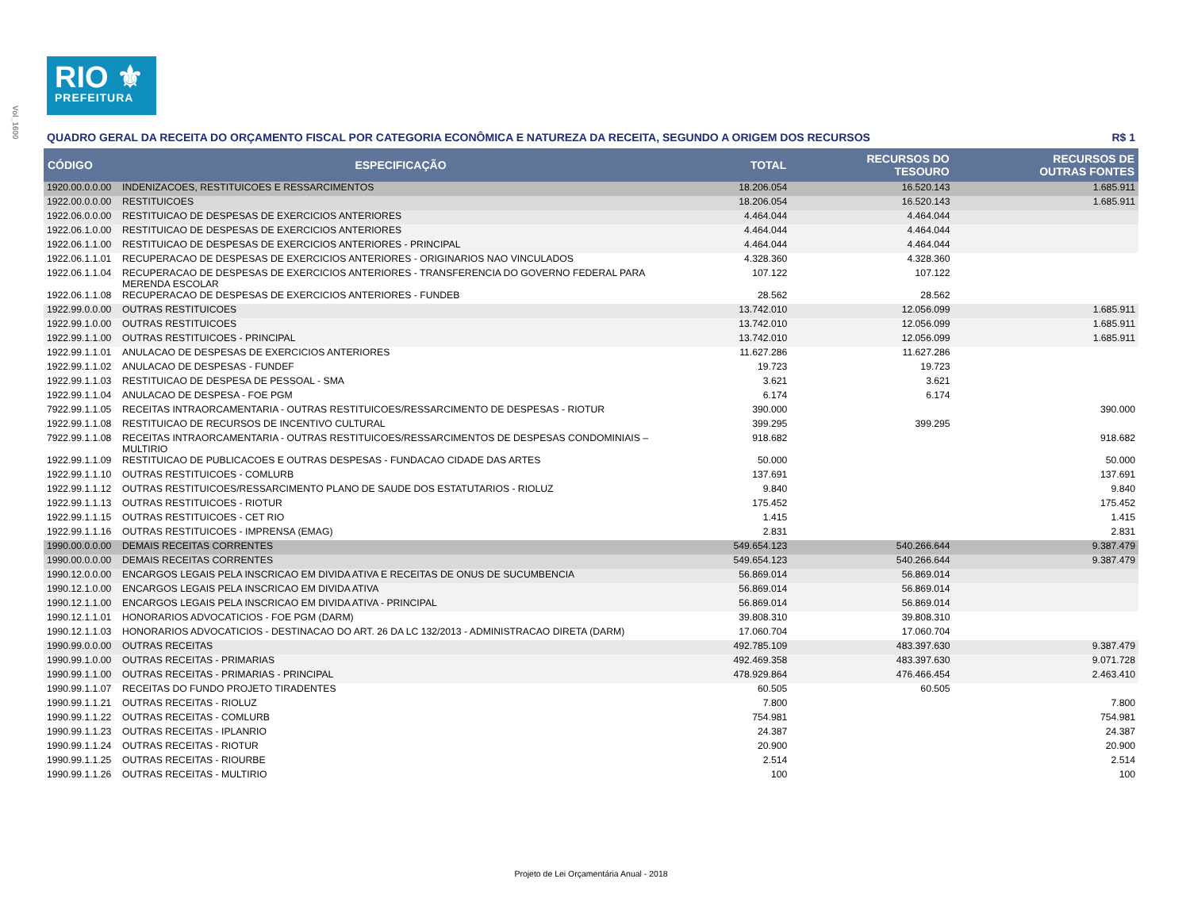Vol_1600
RIO ⚜
PREFEITURA
QUADRO GERAL DA RECEITA DO ORÇAMENTO FISCAL POR CATEGORIA ECONÔMICA E NATUREZA DA RECEITA, SEGUNDO A ORIGEM DOS RECURSOS R$ 1
| CÓDIGO | ESPECIFICAÇÃO | TOTAL | RECURSOS DO TESOURO | RECURSOS DE OUTRAS FONTES |
| --- | --- | --- | --- | --- |
| 1920.00.0.0.00 | INDENIZACOES, RESTITUICOES E RESSARCIMENTOS | 18.206.054 | 16.520.143 | 1.685.911 |
| 1922.00.0.0.00 | RESTITUICOES | 18.206.054 | 16.520.143 | 1.685.911 |
| 1922.06.0.0.00 | RESTITUICAO DE DESPESAS DE EXERCICIOS ANTERIORES | 4.464.044 | 4.464.044 | |
| 1922.06.1.0.00 | RESTITUICAO DE DESPESAS DE EXERCICIOS ANTERIORES | 4.464.044 | 4.464.044 | |
| 1922.06.1.1.00 | RESTITUICAO DE DESPESAS DE EXERCICIOS ANTERIORES - PRINCIPAL | 4.464.044 | 4.464.044 | |
| 1922.06.1.1.01 | RECUPERACAO DE DESPESAS DE EXERCICIOS ANTERIORES - ORIGINARIOS NAO VINCULADOS | 4.328.360 | 4.328.360 | |
| 1922.06.1.1.04 | RECUPERACAO DE DESPESAS DE EXERCICIOS ANTERIORES - TRANSFERENCIA DO GOVERNO FEDERAL PARA MERENDA ESCOLAR | 107.122 | 107.122 | |
| 1922.06.1.1.08 | RECUPERACAO DE DESPESAS DE EXERCICIOS ANTERIORES - FUNDEB | 28.562 | 28.562 | |
| 1922.99.0.0.00 | OUTRAS RESTITUICOES | 13.742.010 | 12.056.099 | 1.685.911 |
| 1922.99.1.0.00 | OUTRAS RESTITUICOES | 13.742.010 | 12.056.099 | 1.685.911 |
| 1922.99.1.1.00 | OUTRAS RESTITUICOES - PRINCIPAL | 13.742.010 | 12.056.099 | 1.685.911 |
| 1922.99.1.1.01 | ANULACAO DE DESPESAS DE EXERCICIOS ANTERIORES | 11.627.286 | 11.627.286 | |
| 1922.99.1.1.02 | ANULACAO DE DESPESAS - FUNDEF | 19.723 | 19.723 | |
| 1922.99.1.1.03 | RESTITUICAO DE DESPESA DE PESSOAL - SMA | 3.621 | 3.621 | |
| 1922.99.1.1.04 | ANULACAO DE DESPESA - FOE PGM | 6.174 | 6.174 | |
| 7922.99.1.1.05 | RECEITAS INTRAORCAMENTARIA - OUTRAS RESTITUICOES/RESSARCIMENTO DE DESPESAS - RIOTUR | 390.000 | | 390.000 |
| 1922.99.1.1.08 | RESTITUICAO DE RECURSOS DE INCENTIVO CULTURAL | 399.295 | 399.295 | |
| 7922.99.1.1.08 | RECEITAS INTRAORCAMENTARIA - OUTRAS RESTITUICOES/RESSARCIMENTOS DE DESPESAS CONDOMINIAIS – MULTIRIO | 918.682 | | 918.682 |
| 1922.99.1.1.09 | RESTITUICAO DE PUBLICACOES E OUTRAS DESPESAS - FUNDACAO CIDADE DAS ARTES | 50.000 | | 50.000 |
| 1922.99.1.1.10 | OUTRAS RESTITUICOES - COMLURB | 137.691 | | 137.691 |
| 1922.99.1.1.12 | OUTRAS RESTITUICOES/RESSARCIMENTO PLANO DE SAUDE DOS ESTATUTARIOS - RIOLUZ | 9.840 | | 9.840 |
| 1922.99.1.1.13 | OUTRAS RESTITUICOES - RIOTUR | 175.452 | | 175.452 |
| 1922.99.1.1.15 | OUTRAS RESTITUICOES - CET RIO | 1.415 | | 1.415 |
| 1922.99.1.1.16 | OUTRAS RESTITUICOES - IMPRENSA (EMAG) | 2.831 | | 2.831 |
| 1990.00.0.0.00 | DEMAIS RECEITAS CORRENTES | 549.654.123 | 540.266.644 | 9.387.479 |
| 1990.00.0.0.00 | DEMAIS RECEITAS CORRENTES | 549.654.123 | 540.266.644 | 9.387.479 |
| 1990.12.0.0.00 | ENCARGOS LEGAIS PELA INSCRICAO EM DIVIDA ATIVA E RECEITAS DE ONUS DE SUCUMBENCIA | 56.869.014 | 56.869.014 | |
| 1990.12.1.0.00 | ENCARGOS LEGAIS PELA INSCRICAO EM DIVIDA ATIVA | 56.869.014 | 56.869.014 | |
| 1990.12.1.1.00 | ENCARGOS LEGAIS PELA INSCRICAO EM DIVIDA ATIVA - PRINCIPAL | 56.869.014 | 56.869.014 | |
| 1990.12.1.1.01 | HONORARIOS ADVOCATICIOS - FOE PGM (DARM) | 39.808.310 | 39.808.310 | |
| 1990.12.1.1.03 | HONORARIOS ADVOCATICIOS - DESTINACAO DO ART. 26 DA LC 132/2013 - ADMINISTRACAO DIRETA (DARM) | 17.060.704 | 17.060.704 | |
| 1990.99.0.0.00 | OUTRAS RECEITAS | 492.785.109 | 483.397.630 | 9.387.479 |
| 1990.99.1.0.00 | OUTRAS RECEITAS - PRIMARIAS | 492.469.358 | 483.397.630 | 9.071.728 |
| 1990.99.1.1.00 | OUTRAS RECEITAS - PRIMARIAS - PRINCIPAL | 478.929.864 | 476.466.454 | 2.463.410 |
| 1990.99.1.1.07 | RECEITAS DO FUNDO PROJETO TIRADENTES | 60.505 | 60.505 | |
| 1990.99.1.1.21 | OUTRAS RECEITAS - RIOLUZ | 7.800 | | 7.800 |
| 1990.99.1.1.22 | OUTRAS RECEITAS - COMLURB | 754.981 | | 754.981 |
| 1990.99.1.1.23 | OUTRAS RECEITAS - IPLANRIO | 24.387 | | 24.387 |
| 1990.99.1.1.24 | OUTRAS RECEITAS - RIOTUR | 20.900 | | 20.900 |
| 1990.99.1.1.25 | OUTRAS RECEITAS - RIOURBE | 2.514 | | 2.514 |
| 1990.99.1.1.26 | OUTRAS RECEITAS - MULTIRIO | 100 | | 100 |
Projeto de Lei Orçamentária Anual - 2018